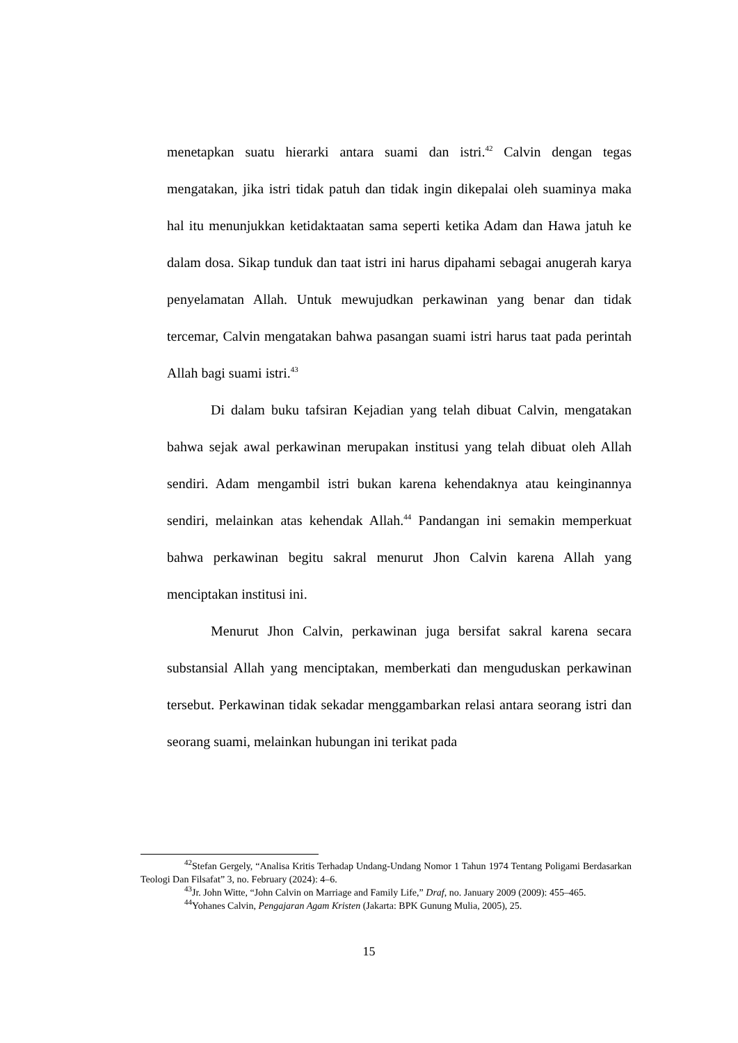menetapkan suatu hierarki antara suami dan istri.<sup>42</sup> Calvin dengan tegas mengatakan, jika istri tidak patuh dan tidak ingin dikepalai oleh suaminya maka hal itu menunjukkan ketidaktaatan sama seperti ketika Adam dan Hawa jatuh ke dalam dosa. Sikap tunduk dan taat istri ini harus dipahami sebagai anugerah karya penyelamatan Allah. Untuk mewujudkan perkawinan yang benar dan tidak tercemar, Calvin mengatakan bahwa pasangan suami istri harus taat pada perintah Allah bagi suami istri.<sup>43</sup>
Di dalam buku tafsiran Kejadian yang telah dibuat Calvin, mengatakan bahwa sejak awal perkawinan merupakan institusi yang telah dibuat oleh Allah sendiri. Adam mengambil istri bukan karena kehendaknya atau keinginannya sendiri, melainkan atas kehendak Allah.<sup>44</sup> Pandangan ini semakin memperkuat bahwa perkawinan begitu sakral menurut Jhon Calvin karena Allah yang menciptakan institusi ini.
Menurut Jhon Calvin, perkawinan juga bersifat sakral karena secara substansial Allah yang menciptakan, memberkati dan menguduskan perkawinan tersebut. Perkawinan tidak sekadar menggambarkan relasi antara seorang istri dan seorang suami, melainkan hubungan ini terikat pada
<sup>42</sup> Stefan Gergely, “Analisa Kritis Terhadap Undang-Undang Nomor 1 Tahun 1974 Tentang Poligami Berdasarkan Teologi Dan Filsafat” 3, no. February (2024): 4–6.
<sup>43</sup> Jr. John Witte, “John Calvin on Marriage and Family Life,” Draf, no. January 2009 (2009): 455–465.
<sup>44</sup> Yohanes Calvin, Pengajaran Agam Kristen (Jakarta: BPK Gunung Mulia, 2005), 25.
15